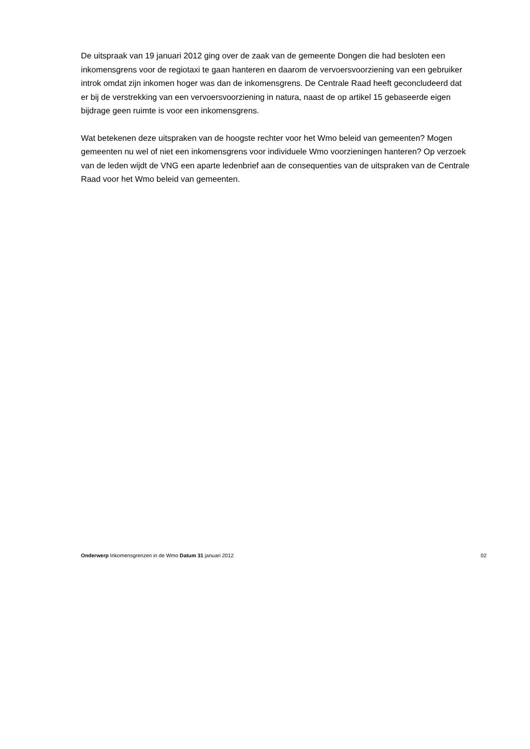De uitspraak van 19 januari 2012 ging over de zaak van de gemeente Dongen die had besloten een inkomensgrens voor de regiotaxi te gaan hanteren en daarom de vervoersvoorziening van een gebruiker introk omdat zijn inkomen hoger was dan de inkomensgrens. De Centrale Raad heeft geconcludeerd dat er bij de verstrekking van een vervoersvoorziening in natura, naast de op artikel 15 gebaseerde eigen bijdrage geen ruimte is voor een inkomensgrens.
Wat betekenen deze uitspraken van de hoogste rechter voor het Wmo beleid van gemeenten? Mogen gemeenten nu wel of niet een inkomensgrens voor individuele Wmo voorzieningen hanteren? Op verzoek van de leden wijdt de VNG een aparte ledenbrief aan de consequenties van de uitspraken van de Centrale Raad voor het Wmo beleid van gemeenten.
Onderwerp Inkomensgrenzen in de Wmo Datum 31 januari 2012 02